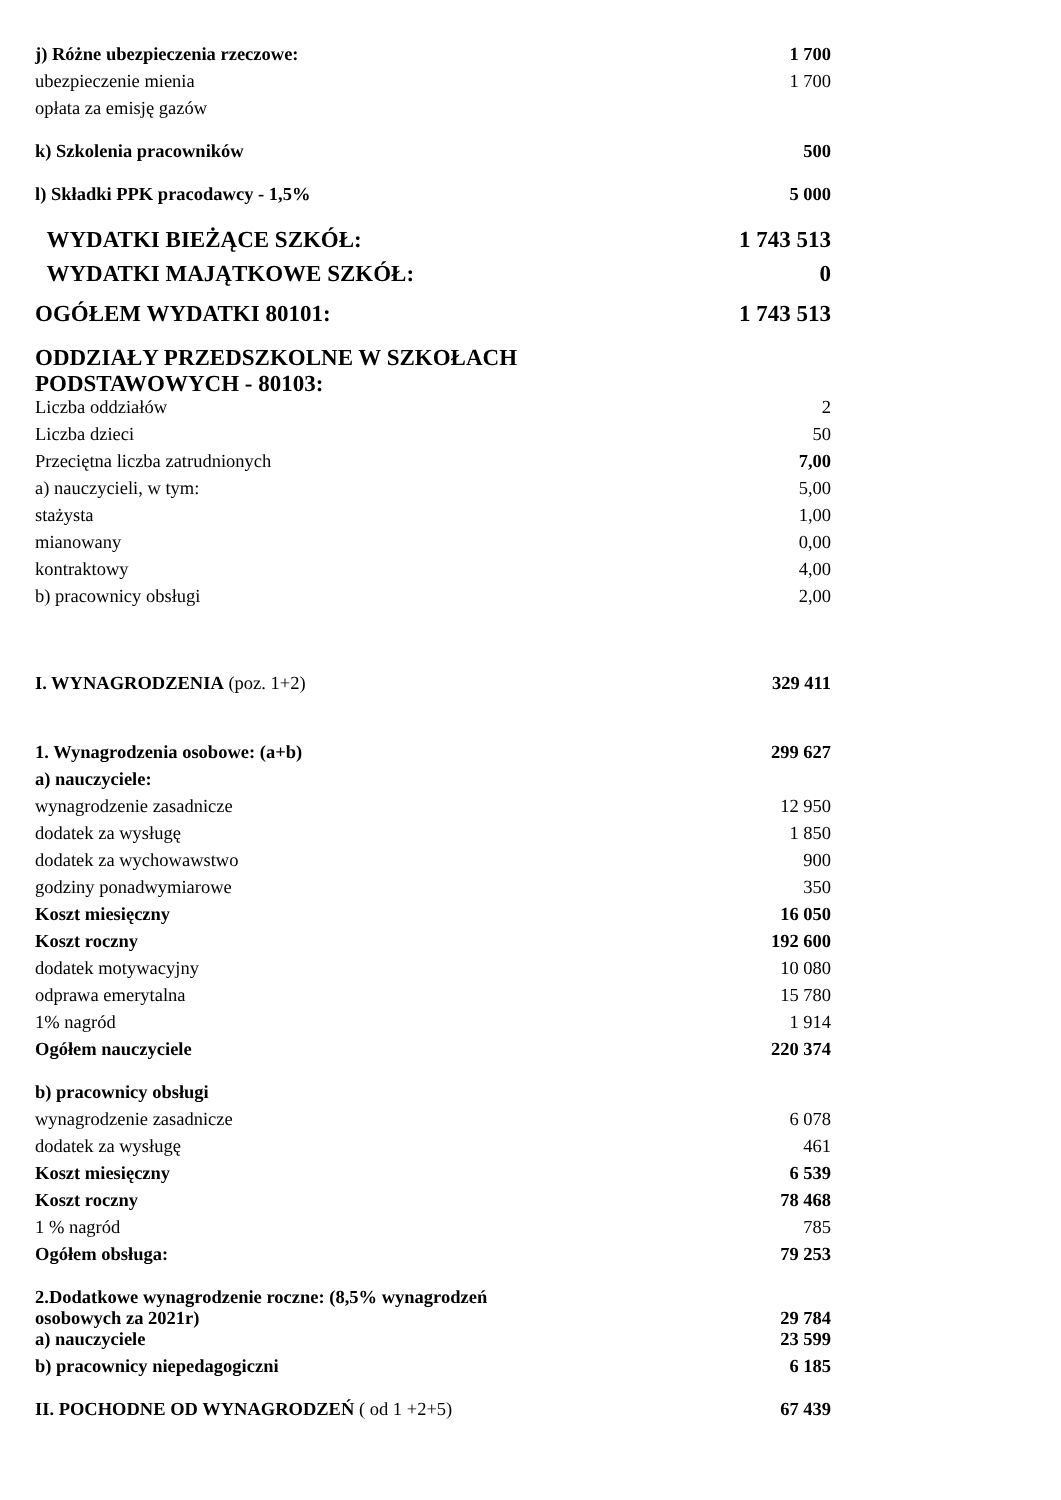| j) Różne ubezpieczenia rzeczowe: | 1 700 |
| ubezpieczenie mienia | 1 700 |
| opłata za emisję gazów | |
| k) Szkolenia pracowników | 500 |
| l) Składki PPK pracodawcy - 1,5% | 5 000 |
| WYDATKI BIEŻĄCE SZKÓŁ: | 1 743 513 |
| WYDATKI MAJĄTKOWE SZKÓŁ: | 0 |
| OGÓŁEM WYDATKI 80101: | 1 743 513 |
| ODDZIAŁY PRZEDSZKOLNE W SZKOŁACH PODSTAWOWYCH - 80103: | |
| Liczba oddziałów | 2 |
| Liczba dzieci | 50 |
| Przeciętna liczba zatrudnionych | 7,00 |
| a) nauczycieli, w tym: | 5,00 |
| stażysta | 1,00 |
| mianowany | 0,00 |
| kontraktowy | 4,00 |
| b) pracownicy obsługi | 2,00 |
| I. WYNAGRODZENIA (poz. 1+2) | 329 411 |
| 1. Wynagrodzenia osobowe: (a+b) | 299 627 |
| a) nauczyciele: | |
| wynagrodzenie zasadnicze | 12 950 |
| dodatek za wysługę | 1 850 |
| dodatek za wychowawstwo | 900 |
| godziny ponadwymiarowe | 350 |
| Koszt miesięczny | 16 050 |
| Koszt roczny | 192 600 |
| dodatek motywacyjny | 10 080 |
| odprawa emerytalna | 15 780 |
| 1% nagród | 1 914 |
| Ogółem nauczyciele | 220 374 |
| b) pracownicy obsługi | |
| wynagrodzenie zasadnicze | 6 078 |
| dodatek za wysługę | 461 |
| Koszt miesięczny | 6 539 |
| Koszt roczny | 78 468 |
| 1 % nagród | 785 |
| Ogółem obsługa: | 79 253 |
| 2.Dodatkowe wynagrodzenie roczne: (8,5% wynagrodzeń osobowych za 2021r) | 29 784 |
| a) nauczyciele | 23 599 |
| b) pracownicy niepedagogiczni | 6 185 |
| II. POCHODNE OD WYNAGRODZEŃ ( od 1 +2+5) | 67 439 |